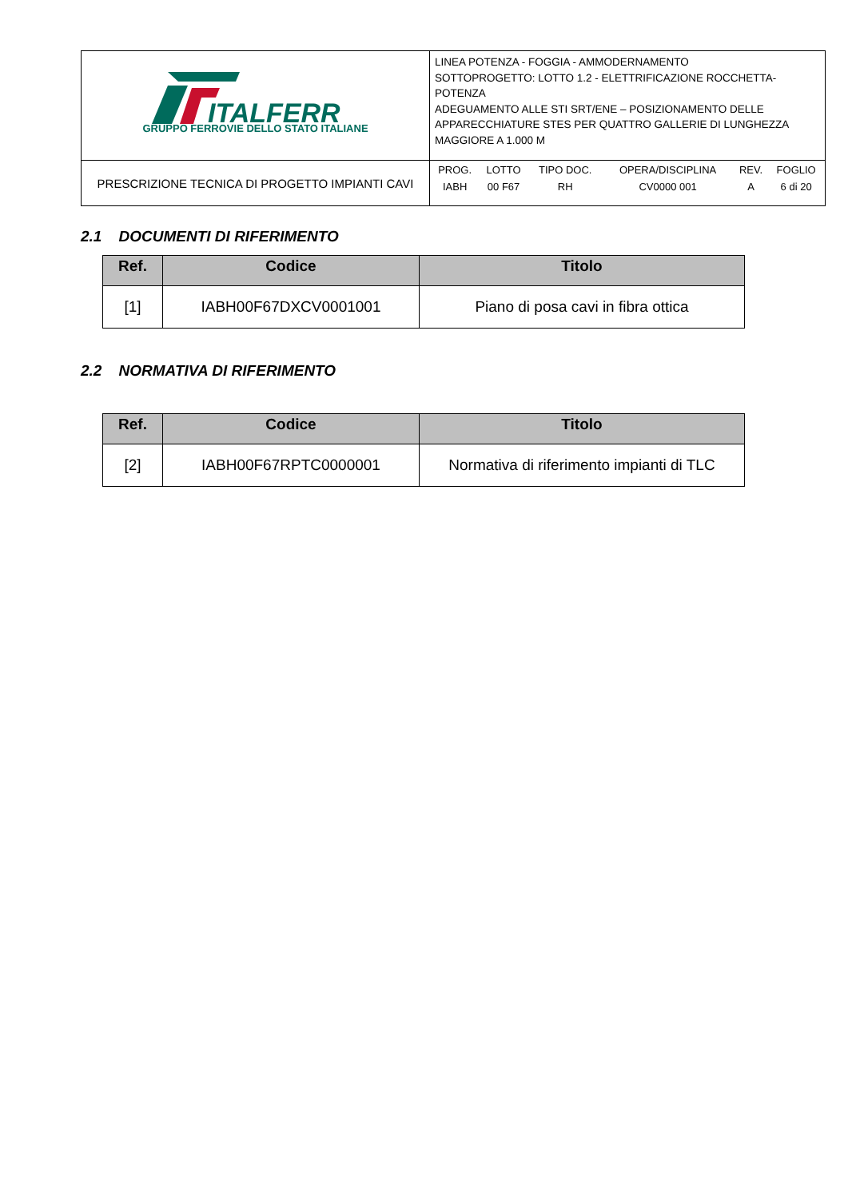| ITALFERR GRUPPO FERROVIE DELLO STATO ITALIANE | LINEA POTENZA - FOGGIA - AMMODERNAMENTO SOTTOPROGETTO: LOTTO 1.2 - ELETTRIFICAZIONE ROCCHETTA-POTENZA ADEGUAMENTO ALLE STI SRT/ENE – POSIZIONAMENTO DELLE APPARECCHIATURE STES PER QUATTRO GALLERIE DI LUNGHEZZA MAGGIORE A 1.000 M |
| PRESCRIZIONE TECNICA DI PROGETTO IMPIANTI CAVI | / PROG. / LOTTO / TIPO DOC. / OPERA/DISCIPLINA / REV. / FOGLIO / / IABH / 00 F67 / RH / CV0000 001 / A / 6 di 20 / |
2.1 DOCUMENTI DI RIFERIMENTO
| Ref. | Codice | Titolo |
| --- | --- | --- |
| [1] | IABH00F67DXCV0001001 | Piano di posa cavi in fibra ottica |
2.2 NORMATIVA DI RIFERIMENTO
| Ref. | Codice | Titolo |
| --- | --- | --- |
| [2] | IABH00F67RPTC0000001 | Normativa di riferimento impianti di TLC |